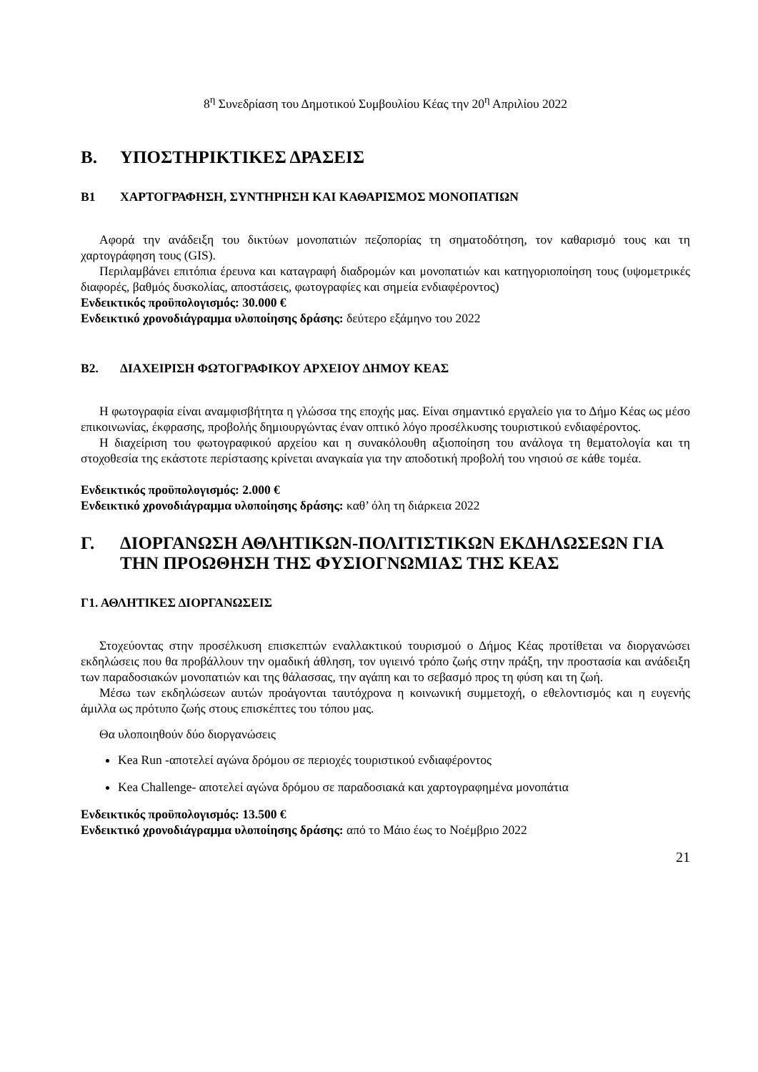8<sup>η</sup> Συνεδρίαση του Δημοτικού Συμβουλίου Κέας την 20<sup>η</sup> Απριλίου 2022
Β. ΥΠΟΣΤΗΡΙΚΤΙΚΕΣ ΔΡΑΣΕΙΣ
Β1 ΧΑΡΤΟΓΡΑΦΗΣΗ, ΣΥΝΤΗΡΗΣΗ ΚΑΙ ΚΑΘΑΡΙΣΜΟΣ ΜΟΝΟΠΑΤΙΩΝ
Αφορά την ανάδειξη του δικτύων μονοπατιών πεζοπορίας τη σηματοδότηση, τον καθαρισμό τους και τη χαρτογράφηση τους (GIS).
Περιλαμβάνει επιτόπια έρευνα και καταγραφή διαδρομών και μονοπατιών και κατηγοριοποίηση τους (υψομετρικές διαφορές, βαθμός δυσκολίας, αποστάσεις, φωτογραφίες και σημεία ενδιαφέροντος)
Ενδεικτικός προϋπολογισμός: 30.000 €
Ενδεικτικό χρονοδιάγραμμα υλοποίησης δράσης: δεύτερο εξάμηνο του 2022
Β2. ΔΙΑΧΕΙΡΙΣΗ ΦΩΤΟΓΡΑΦΙΚΟΥ ΑΡΧΕΙΟΥ ΔΗΜΟΥ ΚΕΑΣ
Η φωτογραφία είναι αναμφισβήτητα η γλώσσα της εποχής μας. Είναι σημαντικό εργαλείο για το Δήμο Κέας ως μέσο επικοινωνίας, έκφρασης, προβολής δημιουργώντας έναν οπτικό λόγο προσέλκυσης τουριστικού ενδιαφέροντος.
Η διαχείριση του φωτογραφικού αρχείου και η συνακόλουθη αξιοποίηση του ανάλογα τη θεματολογία και τη στοχοθεσία της εκάστοτε περίστασης κρίνεται αναγκαία για την αποδοτική προβολή του νησιού σε κάθε τομέα.
Ενδεικτικός προϋπολογισμός: 2.000 €
Ενδεικτικό χρονοδιάγραμμα υλοποίησης δράσης: καθ’ όλη τη διάρκεια 2022
Γ. ΔΙΟΡΓΑΝΩΣΗ ΑΘΛΗΤΙΚΩΝ-ΠΟΛΙΤΙΣΤΙΚΩΝ ΕΚΔΗΛΩΣΕΩΝ ΓΙΑ ΤΗΝ ΠΡΟΩΘΗΣΗ ΤΗΣ ΦΥΣΙΟΓΝΩΜΙΑΣ ΤΗΣ ΚΕΑΣ
Γ1. ΑΘΛΗΤΙΚΕΣ ΔΙΟΡΓΑΝΩΣΕΙΣ
Στοχεύοντας στην προσέλκυση επισκεπτών εναλλακτικού τουρισμού ο Δήμος Κέας προτίθεται να διοργανώσει εκδηλώσεις που θα προβάλλουν την ομαδική άθληση, τον υγιεινό τρόπο ζωής στην πράξη, την προστασία και ανάδειξη των παραδοσιακών μονοπατιών και της θάλασσας, την αγάπη και το σεβασμό προς τη φύση και τη ζωή.
Μέσω των εκδηλώσεων αυτών προάγονται ταυτόχρονα η κοινωνική συμμετοχή, ο εθελοντισμός και η ευγενής άμιλλα ως πρότυπο ζωής στους επισκέπτες του τόπου μας.
Θα υλοποιηθούν δύο διοργανώσεις
Kea Run -αποτελεί αγώνα δρόμου σε περιοχές τουριστικού ενδιαφέροντος
Kea Challenge- αποτελεί αγώνα δρόμου σε παραδοσιακά και χαρτογραφημένα μονοπάτια
Ενδεικτικός προϋπολογισμός: 13.500 €
Ενδεικτικό χρονοδιάγραμμα υλοποίησης δράσης: από το Μάιο έως το Νοέμβριο 2022
21